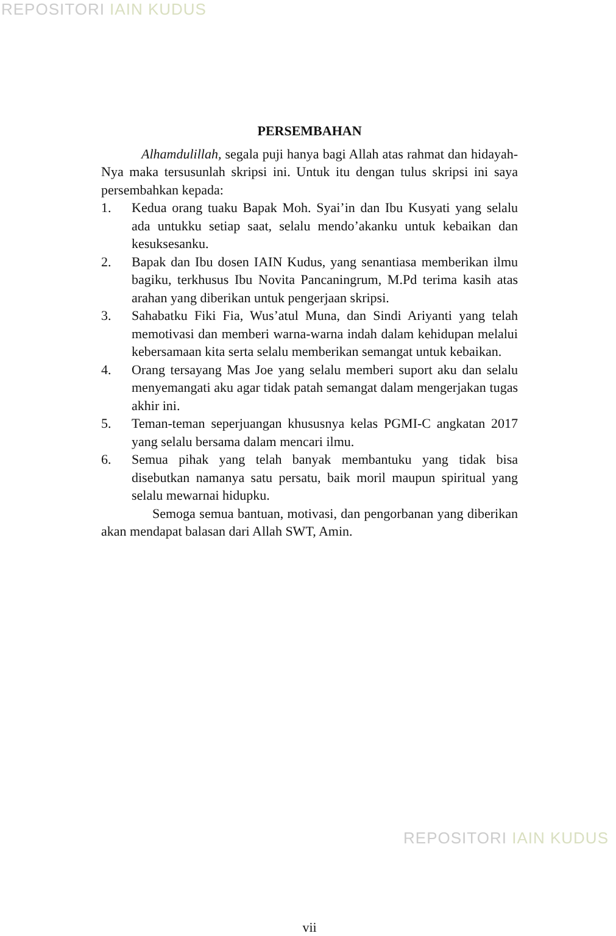REPOSITORI IAIN KUDUS
PERSEMBAHAN
Alhamdulillah, segala puji hanya bagi Allah atas rahmat dan hidayah-Nya maka tersusunlah skripsi ini. Untuk itu dengan tulus skripsi ini saya persembahkan kepada:
1. Kedua orang tuaku Bapak Moh. Syai’in dan Ibu Kusyati yang selalu ada untukku setiap saat, selalu mendo’akanku untuk kebaikan dan kesuksesanku.
2. Bapak dan Ibu dosen IAIN Kudus, yang senantiasa memberikan ilmu bagiku, terkhusus Ibu Novita Pancaningrum, M.Pd terima kasih atas arahan yang diberikan untuk pengerjaan skripsi.
3. Sahabatku Fiki Fia, Wus’atul Muna, dan Sindi Ariyanti yang telah memotivasi dan memberi warna-warna indah dalam kehidupan melalui kebersamaan kita serta selalu memberikan semangat untuk kebaikan.
4. Orang tersayang Mas Joe yang selalu memberi suport aku dan selalu menyemangati aku agar tidak patah semangat dalam mengerjakan tugas akhir ini.
5. Teman-teman seperjuangan khususnya kelas PGMI-C angkatan 2017 yang selalu bersama dalam mencari ilmu.
6. Semua pihak yang telah banyak membantuku yang tidak bisa disebutkan namanya satu persatu, baik moril maupun spiritual yang selalu mewarnai hidupku.
Semoga semua bantuan, motivasi, dan pengorbanan yang diberikan akan mendapat balasan dari Allah SWT, Amin.
vii
REPOSITORI IAIN KUDUS